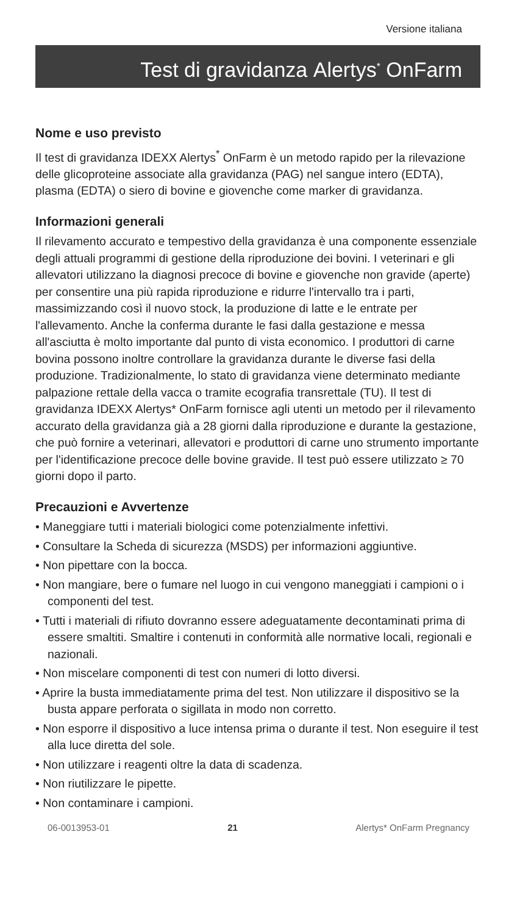Versione italiana
Test di gravidanza Alertys<sup>*</sup> OnFarm
Nome e uso previsto
Il test di gravidanza IDEXX Alertys<sup>*</sup> OnFarm è un metodo rapido per la rilevazione delle glicoproteine associate alla gravidanza (PAG) nel sangue intero (EDTA), plasma (EDTA) o siero di bovine e giovenche come marker di gravidanza.
Informazioni generali
Il rilevamento accurato e tempestivo della gravidanza è una componente essenziale degli attuali programmi di gestione della riproduzione dei bovini. I veterinari e gli allevatori utilizzano la diagnosi precoce di bovine e giovenche non gravide (aperte) per consentire una più rapida riproduzione e ridurre l'intervallo tra i parti, massimizzando così il nuovo stock, la produzione di latte e le entrate per l'allevamento. Anche la conferma durante le fasi dalla gestazione e messa all'asciutta è molto importante dal punto di vista economico. I produttori di carne bovina possono inoltre controllare la gravidanza durante le diverse fasi della produzione. Tradizionalmente, lo stato di gravidanza viene determinato mediante palpazione rettale della vacca o tramite ecografia transrettale (TU). Il test di gravidanza IDEXX Alertys* OnFarm fornisce agli utenti un metodo per il rilevamento accurato della gravidanza già a 28 giorni dalla riproduzione e durante la gestazione, che può fornire a veterinari, allevatori e produttori di carne uno strumento importante per l'identificazione precoce delle bovine gravide. Il test può essere utilizzato ≥ 70 giorni dopo il parto.
Precauzioni e Avvertenze
• Maneggiare tutti i materiali biologici come potenzialmente infettivi.
• Consultare la Scheda di sicurezza (MSDS) per informazioni aggiuntive.
• Non pipettare con la bocca.
• Non mangiare, bere o fumare nel luogo in cui vengono maneggiati i campioni o i componenti del test.
• Tutti i materiali di rifiuto dovranno essere adeguatamente decontaminati prima di essere smaltiti. Smaltire i contenuti in conformità alle normative locali, regionali e nazionali.
• Non miscelare componenti di test con numeri di lotto diversi.
• Aprire la busta immediatamente prima del test. Non utilizzare il dispositivo se la busta appare perforata o sigillata in modo non corretto.
• Non esporre il dispositivo a luce intensa prima o durante il test. Non eseguire il test alla luce diretta del sole.
• Non utilizzare i reagenti oltre la data di scadenza.
• Non riutilizzare le pipette.
• Non contaminare i campioni.
06-0013953-01 21 Alertys* OnFarm Pregnancy